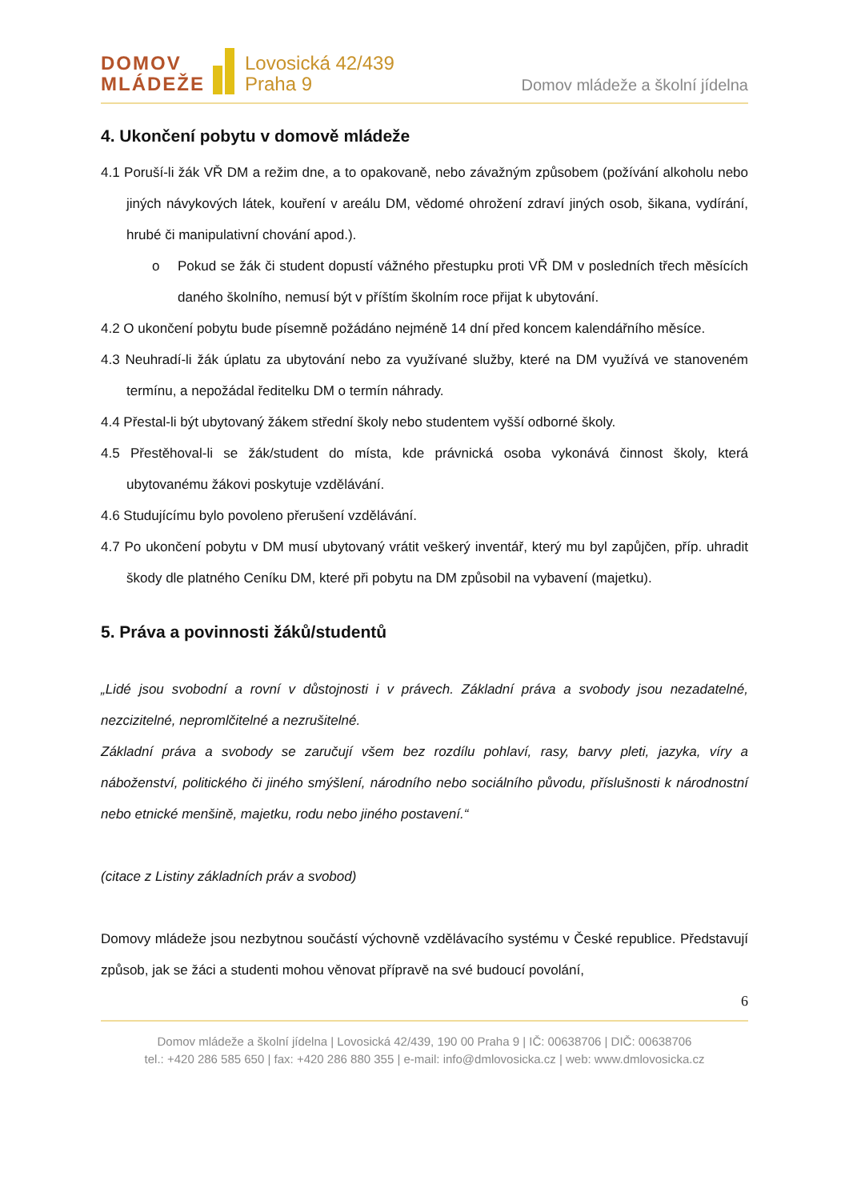DOMOV
MLÁDEŽE
Lovosická 42/439
Praha 9
Domov mládeže a školní jídelna
4. Ukončení pobytu v domově mládeže
4.1 Poruší-li žák VŘ DM a režim dne, a to opakovaně, nebo závažným způsobem (požívání alkoholu nebo jiných návykových látek, kouření v areálu DM, vědomé ohrožení zdraví jiných osob, šikana, vydírání, hrubé či manipulativní chování apod.).
o Pokud se žák či student dopustí vážného přestupku proti VŘ DM v posledních třech měsících daného školního, nemusí být v příštím školním roce přijat k ubytování.
4.2 O ukončení pobytu bude písemně požádáno nejméně 14 dní před koncem kalendářního měsíce.
4.3 Neuhradí-li žák úplatu za ubytování nebo za využívané služby, které na DM využívá ve stanoveném termínu, a nepožádal ředitelku DM o termín náhrady.
4.4 Přestal-li být ubytovaný žákem střední školy nebo studentem vyšší odborné školy.
4.5 Přestěhoval-li se žák/student do místa, kde právnická osoba vykonává činnost školy, která ubytovanému žákovi poskytuje vzdělávání.
4.6 Studujícímu bylo povoleno přerušení vzdělávání.
4.7 Po ukončení pobytu v DM musí ubytovaný vrátit veškerý inventář, který mu byl zapůjčen, příp. uhradit škody dle platného Ceníku DM, které při pobytu na DM způsobil na vybavení (majetku).
5. Práva a povinnosti žáků/studentů
„Lidé jsou svobodní a rovní v důstojnosti i v právech. Základní práva a svobody jsou nezadatelné, nezcizitelné, nepromlčitelné a nezrušitelné.
Základní práva a svobody se zaručují všem bez rozdílu pohlaví, rasy, barvy pleti, jazyka, víry a náboženství, politického či jiného smýšlení, národního nebo sociálního původu, příslušnosti k národnostní nebo etnické menšině, majetku, rodu nebo jiného postavení.“
(citace z Listiny základních práv a svobod)
Domovy mládeže jsou nezbytnou součástí výchovně vzdělávacího systému v České republice. Představují způsob, jak se žáci a studenti mohou věnovat přípravě na své budoucí povolání,
6
Domov mládeže a školní jídelna | Lovosická 42/439, 190 00 Praha 9 | IČ: 00638706 | DIČ: 00638706
tel.: +420 286 585 650 | fax: +420 286 880 355 | e-mail: info@dmlovosicka.cz | web: www.dmlovosicka.cz